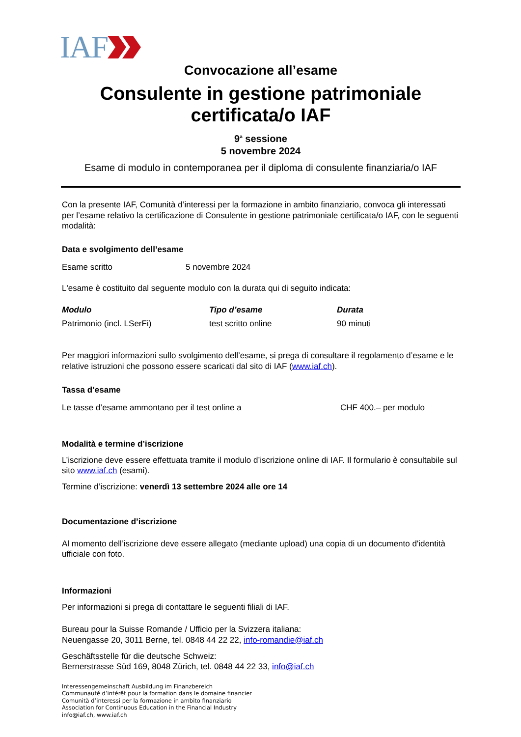IAF
Convocazione all’esame
Consulente in gestione patrimoniale
certificata/o IAF
9<sup>a</sup> sessione
5 novembre 2024
Esame di modulo in contemporanea per il diploma di consulente finanziaria/o IAF
Con la presente IAF, Comunità d’interessi per la formazione in ambito finanziario, convoca gli interessati per l’esame relativo la certificazione di Consulente in gestione patrimoniale certificata/o IAF, con le seguenti modalità:
Data e svolgimento dell’esame
| Esame scritto | 5 novembre 2024 |
L'esame è costituito dal seguente modulo con la durata qui di seguito indicata:
| Modulo | Tipo d’esame | Durata |
| --- | --- | --- |
| Patrimonio (incl. LSerFi) | test scritto online | 90 minuti |
Per maggiori informazioni sullo svolgimento dell’esame, si prega di consultare il regolamento d’esame e le relative istruzioni che possono essere scaricati dal sito di IAF (www.iaf.ch).
Tassa d’esame
| Le tasse d’esame ammontano per il test online a | CHF 400.– per modulo |
Modalità e termine d’iscrizione
L’iscrizione deve essere effettuata tramite il modulo d’iscrizione online di IAF. Il formulario è consultabile sul sito www.iaf.ch (esami).
Termine d’iscrizione: venerdì 13 settembre 2024 alle ore 14
Documentazione d’iscrizione
Al momento dell’iscrizione deve essere allegato (mediante upload) una copia di un documento d'identità ufficiale con foto.
Informazioni
Per informazioni si prega di contattare le seguenti filiali di IAF.
Bureau pour la Suisse Romande / Ufficio per la Svizzera italiana:
Neuengasse 20, 3011 Berne, tel. 0848 44 22 22, info-romandie@iaf.ch
Geschäftsstelle für die deutsche Schweiz:
Bernerstrasse Süd 169, 8048 Zürich, tel. 0848 44 22 33, info@iaf.ch
Interessengemeinschaft Ausbildung im Finanzbereich
Communauté d’intérêt pour la formation dans le domaine financier
Comunità d’interessi per la formazione in ambito finanziario
Association for Continuous Education in the Financial Industry
info@iaf.ch, www.iaf.ch